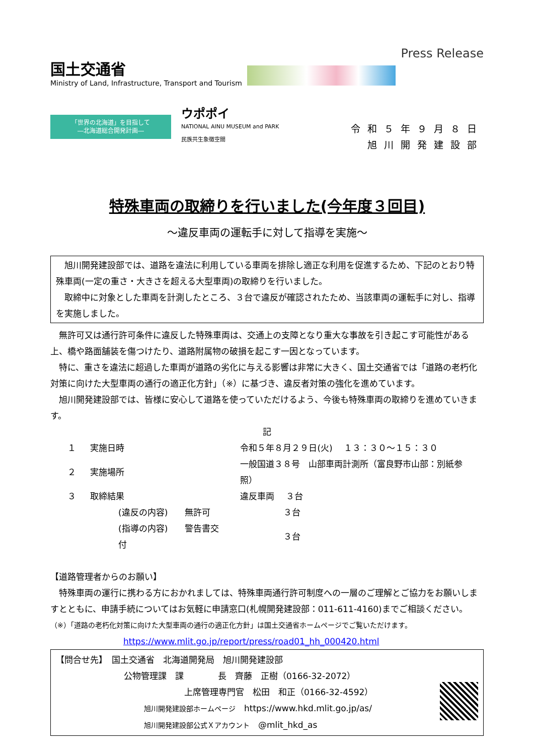国土交通省
Ministry of Land, Infrastructure, Transport and Tourism
Press Release
「世界の北海道」を目指して
―北海道総合開発計画―
ウポポイ
NATIONAL AINU MUSEUM and PARK
民族共生象徴空間
令和５年９月８日
旭川開発建設部
特殊車両の取締りを行いました(今年度３回目)
～違反車両の運転手に対して指導を実施～
旭川開発建設部では、道路を違法に利用している車両を排除し適正な利用を促進するため、下記のとおり特殊車両(一定の重さ・大きさを超える大型車両)の取締りを行いました。
取締中に対象とした車両を計測したところ、３台で違反が確認されたため、当該車両の運転手に対し、指導を実施しました。
無許可又は通行許可条件に違反した特殊車両は、交通上の支障となり重大な事故を引き起こす可能性がある上、橋や路面舗装を傷つけたり、道路附属物の破損を起こす一因となっています。
特に、重さを違法に超過した車両が道路の劣化に与える影響は非常に大きく、国土交通省では「道路の老朽化対策に向けた大型車両の通行の適正化方針」（※）に基づき、違反者対策の強化を進めています。
旭川開発建設部では、皆様に安心して道路を使っていただけるよう、今後も特殊車両の取締りを進めていきます。
記
| １ | 実施日時 | 令和５年８月２９日(火) １３：３０～１５：３０ | |
| ２ | 実施場所 | 一般国道３８号 山部車両計測所（富良野市山部：別紙参照） | |
| ３ | 取締結果 | 違反車両 ３台 | |
| | (違反の内容) 無許可 | | ３台 |
| | (指導の内容) 警告書交付 | | ３台 |
【道路管理者からのお願い】
特殊車両の運行に携わる方におかれましては、特殊車両通行許可制度への一層のご理解とご協力をお願いしますとともに、申請手続についてはお気軽に申請窓口(札幌開発建設部：011-611-4160)までご相談ください。
（※）「道路の老朽化対策に向けた大型車両の通行の適正化方針」は国土交通省ホームページでご覧いただけます。
https://www.mlit.go.jp/report/press/road01_hh_000420.html
【問合せ先】　国土交通省　北海道開発局　旭川開発建設部
公物管理課　課　　　　長　齊藤　正樹（0166-32-2072）
上席管理専門官　松田　和正（0166-32-4592）
旭川開発建設部ホームページ　https://www.hkd.mlit.go.jp/as/
旭川開発建設部公式Ｘアカウント　@mlit_hkd_as